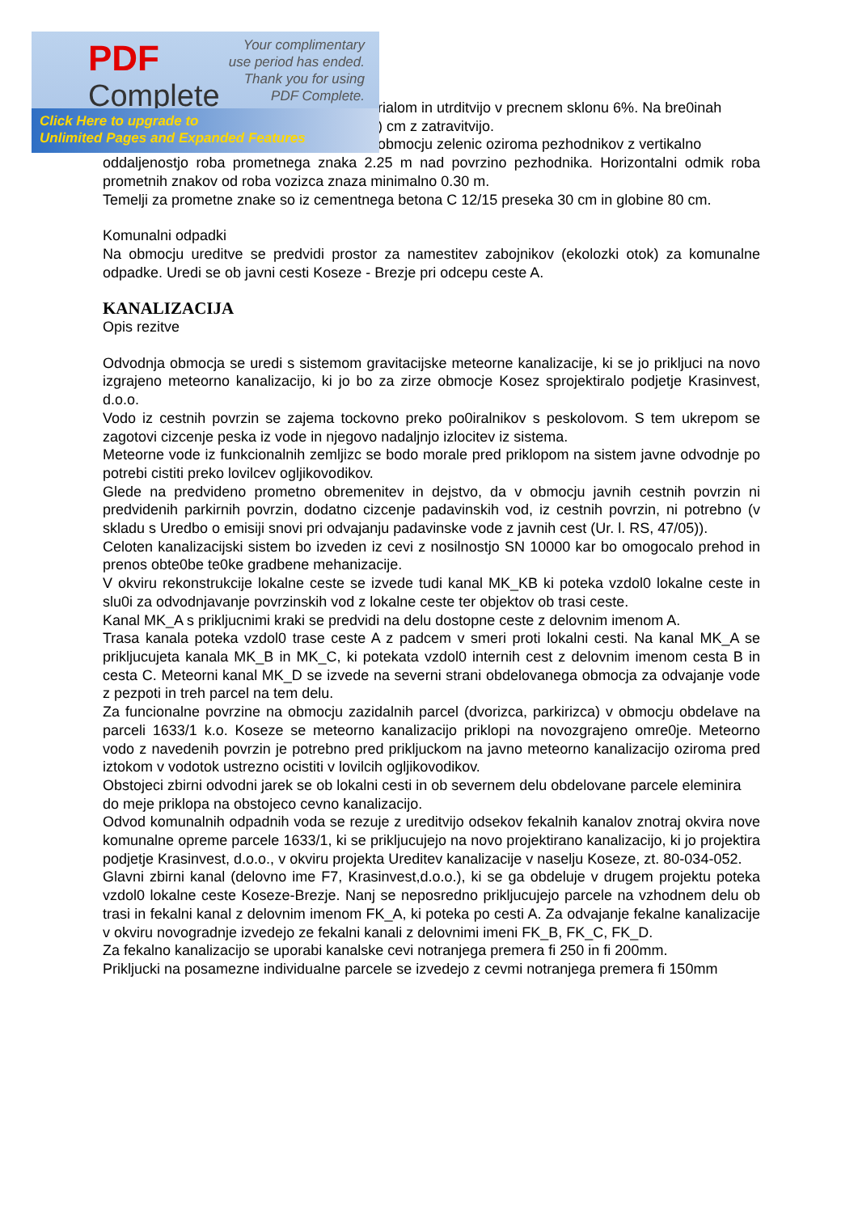PDF
Complete
Your complimentary
use period has ended.
Thank you for using
PDF Complete.
Click Here to upgrade to
Unlimited Pages and Expanded Features
rialom in utrditvijo v precnem sklonu 6%. Na bre0inah
) cm z zatravitvijo.
obmocju zelenic oziroma pezhodnikov z vertikalno
oddaljenostjo roba prometnega znaka 2.25 m nad povrzino pezhodnika. Horizontalni odmik roba prometnih znakov od roba vozizca znaza minimalno 0.30 m.
Temelji za prometne znake so iz cementnega betona C 12/15 preseka 30 cm in globine 80 cm.
Komunalni odpadki
Na obmocju ureditve se predvidi prostor za namestitev zabojnikov (ekolozki otok) za komunalne odpadke. Uredi se ob javni cesti Koseze - Brezje pri odcepu ceste A.
KANALIZACIJA
Opis rezitve
Odvodnja obmocja se uredi s sistemom gravitacijske meteorne kanalizacije, ki se jo prikljuci na novo izgrajeno meteorno kanalizacijo, ki jo bo za zirze obmocje Kosez sprojektiralo podjetje Krasinvest, d.o.o.
Vodo iz cestnih povrzin se zajema tockovno preko po0iralnikov s peskolovom. S tem ukrepom se zagotovi cizcenje peska iz vode in njegovo nadaljnjo izlocitev iz sistema.
Meteorne vode iz funkcionalnih zemljizc se bodo morale pred priklopom na sistem javne odvodnje po potrebi cistiti preko lovilcev ogljikovodikov.
Glede na predvideno prometno obremenitev in dejstvo, da v obmocju javnih cestnih povrzin ni predvidenih parkirnih povrzin, dodatno cizcenje padavinskih vod, iz cestnih povrzin, ni potrebno (v skladu s Uredbo o emisiji snovi pri odvajanju padavinske vode z javnih cest (Ur. l. RS, 47/05)).
Celoten kanalizacijski sistem bo izveden iz cevi z nosilnostjo SN 10000 kar bo omogocalo prehod in prenos obte0be te0ke gradbene mehanizacije.
V okviru rekonstrukcije lokalne ceste se izvede tudi kanal MK_KB ki poteka vzdol0 lokalne ceste in slu0i za odvodnjavanje povrzinskih vod z lokalne ceste ter objektov ob trasi ceste.
Kanal MK_A s prikljucnimi kraki se predvidi na delu dostopne ceste z delovnim imenom A.
Trasa kanala poteka vzdol0 trase ceste A z padcem v smeri proti lokalni cesti. Na kanal MK_A se prikljucujeta kanala MK_B in MK_C, ki potekata vzdol0 internih cest z delovnim imenom cesta B in cesta C. Meteorni kanal MK_D se izvede na severni strani obdelovanega obmocja za odvajanje vode z pezpoti in treh parcel na tem delu.
Za funcionalne povrzine na obmocju zazidalnih parcel (dvorizca, parkirizca) v obmocju obdelave na parceli 1633/1 k.o. Koseze se meteorno kanalizacijo priklopi na novozgrajeno omre0je. Meteorno vodo z navedenih povrzin je potrebno pred prikljuckom na javno meteorno kanalizacijo oziroma pred iztokom v vodotok ustrezno ocistiti v lovilcih ogljikovodikov.
Obstojeci zbirni odvodni jarek se ob lokalni cesti in ob severnem delu obdelovane parcele eleminira do meje priklopa na obstojeco cevno kanalizacijo.
Odvod komunalnih odpadnih voda se rezuje z ureditvijo odsekov fekalnih kanalov znotraj okvira nove komunalne opreme parcele 1633/1, ki se prikljucujejo na novo projektirano kanalizacijo, ki jo projektira podjetje Krasinvest, d.o.o., v okviru projekta Ureditev kanalizacije v naselju Koseze, zt. 80-034-052.
Glavni zbirni kanal (delovno ime F7, Krasinvest,d.o.o.), ki se ga obdeluje v drugem projektu poteka vzdol0 lokalne ceste Koseze-Brezje. Nanj se neposredno prikljucujejo parcele na vzhodnem delu ob trasi in fekalni kanal z delovnim imenom FK_A, ki poteka po cesti A. Za odvajanje fekalne kanalizacije v okviru novogradnje izvedejo ze fekalni kanali z delovnimi imeni FK_B, FK_C, FK_D.
Za fekalno kanalizacijo se uporabi kanalske cevi notranjega premera fi 250 in fi 200mm.
Prikljucki na posamezne individualne parcele se izvedejo z cevmi notranjega premera fi 150mm